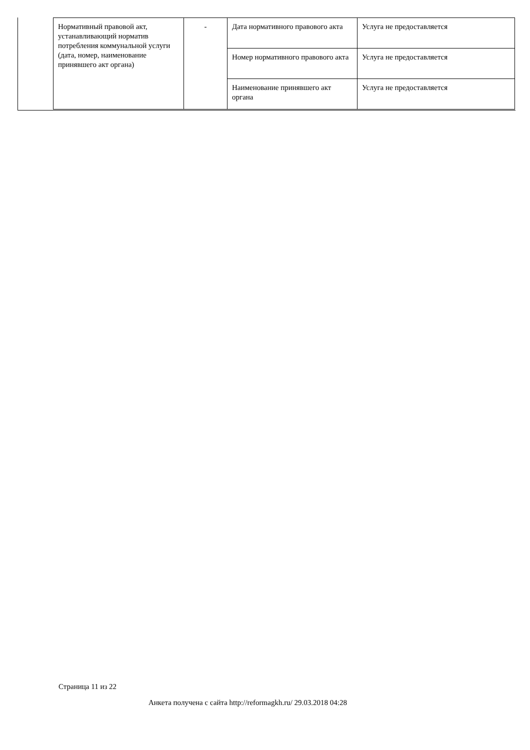| Нормативный правовой акт, устанавливающий норматив потребления коммунальной услуги (дата, номер, наименование принявшего акт органа) | - | Дата нормативного правового акта | Услуга не предоставляется |
| | | Номер нормативного правового акта | Услуга не предоставляется |
| | | Наименование принявшего акт органа | Услуга не предоставляется |
Страница 11 из 22
Анкета получена с сайта http://reformagkh.ru/ 29.03.2018 04:28